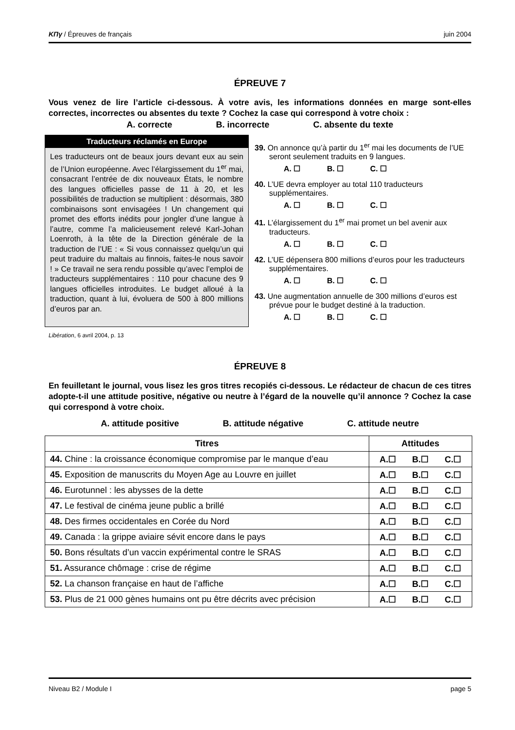ΚΠγ / Épreuves de français juin 2004
ÉPREUVE 7
Vous venez de lire l’article ci-dessous. À votre avis, les informations données en marge sont-elles correctes, incorrectes ou absentes du texte ? Cochez la case qui correspond à votre choix :
A. correcte B. incorrecte C. absente du texte
Traducteurs réclamés en Europe
Les traducteurs ont de beaux jours devant eux au sein de l’Union européenne. Avec l’élargissement du 1<sup>er</sup> mai, consacrant l’entrée de dix nouveaux États, le nombre des langues officielles passe de 11 à 20, et les possibilités de traduction se multiplient : désormais, 380 combinaisons sont envisagées ! Un changement qui promet des efforts inédits pour jongler d’une langue à l’autre, comme l’a malicieusement relevé Karl-Johan Loenroth, à la tête de la Direction générale de la traduction de l’UE : « Si vous connaissez quelqu’un qui peut traduire du maltais au finnois, faites-le nous savoir ! » Ce travail ne sera rendu possible qu’avec l’emploi de traducteurs supplémentaires : 110 pour chacune des 9 langues officielles introduites. Le budget alloué à la traduction, quant à lui, évoluera de 500 à 800 millions d’euros par an.
39. On annonce qu’à partir du 1<sup>er</sup> mai les documents de l’UE seront seulement traduits en 9 langues.
A. ☐ B. ☐ C. ☐
40. L’UE devra employer au total 110 traducteurs supplémentaires.
A. ☐ B. ☐ C. ☐
41. L’élargissement du 1<sup>er</sup> mai promet un bel avenir aux traducteurs.
A. ☐ B. ☐ C. ☐
42. L’UE dépensera 800 millions d’euros pour les traducteurs supplémentaires.
A. ☐ B. ☐ C. ☐
43. Une augmentation annuelle de 300 millions d’euros est prévue pour le budget destiné à la traduction.
A. ☐ B. ☐ C. ☐
Libération, 6 avril 2004, p. 13
ÉPREUVE 8
En feuilletant le journal, vous lisez les gros titres recopiés ci-dessous. Le rédacteur de chacun de ces titres adopte-t-il une attitude positive, négative ou neutre à l’égard de la nouvelle qu’il annonce ? Cochez la case qui correspond à votre choix.
A. attitude positive B. attitude négative C. attitude neutre
| Titres | Attitudes |
| --- | --- |
| 44. Chine : la croissance économique compromise par le manque d’eau | A.☐ B.☐ C.☐ |
| 45. Exposition de manuscrits du Moyen Age au Louvre en juillet | A.☐ B.☐ C.☐ |
| 46. Eurotunnel : les abysses de la dette | A.☐ B.☐ C.☐ |
| 47. Le festival de cinéma jeune public a brillé | A.☐ B.☐ C.☐ |
| 48. Des firmes occidentales en Corée du Nord | A.☐ B.☐ C.☐ |
| 49. Canada : la grippe aviaire sévit encore dans le pays | A.☐ B.☐ C.☐ |
| 50. Bons résultats d’un vaccin expérimental contre le SRAS | A.☐ B.☐ C.☐ |
| 51. Assurance chômage : crise de régime | A.☐ B.☐ C.☐ |
| 52. La chanson française en haut de l’affiche | A.☐ B.☐ C.☐ |
| 53. Plus de 21 000 gènes humains ont pu être décrits avec précision | A.☐ B.☐ C.☐ |
Niveau B2 / Module I page 5